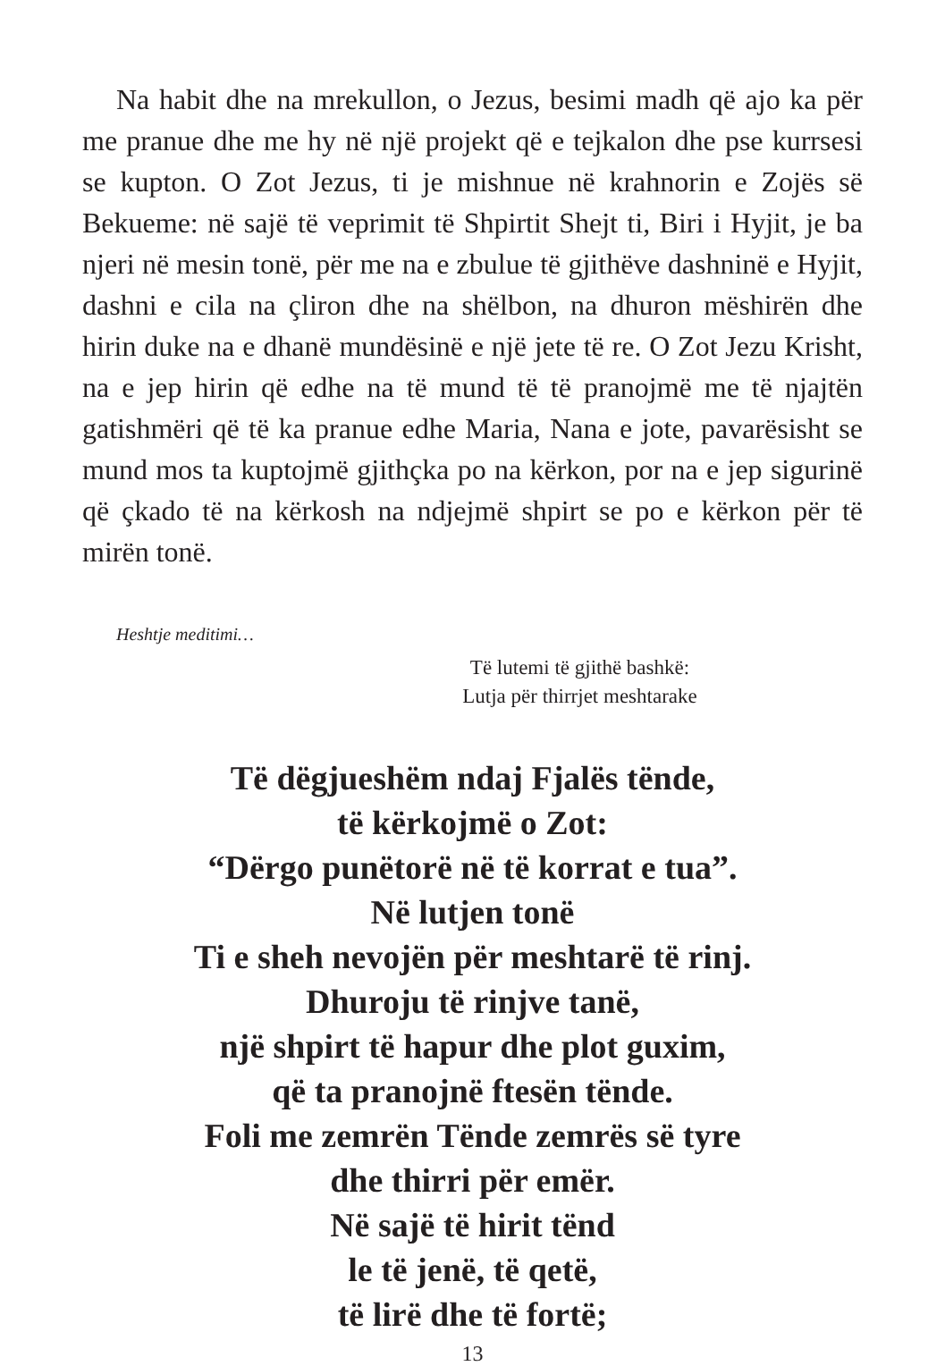Na habit dhe na mrekullon, o Jezus, besimi madh që ajo ka për me pranue dhe me hy në një projekt që e tejkalon dhe pse kurrsesi se kupton. O Zot Jezus, ti je mishnue në krahnorin e Zojës së Bekueme: në sajë të veprimit të Shpirtit Shejt ti, Biri i Hyjit, je ba njeri në mesin tonë, për me na e zbulue të gjithëve dashninë e Hyjit, dashni e cila na çliron dhe na shëlbon, na dhuron mëshirën dhe hirin duke na e dhanë mundësinë e një jete të re. O Zot Jezu Krisht, na e jep hirin që edhe na të mund të të pranojmë me të njajtën gatishmëri që të ka pranue edhe Maria, Nana e jote, pavarësisht se mund mos ta kuptojmë gjithçka po na kërkon, por na e jep sigurinë që çkado të na kërkosh na ndjejmë shpirt se po e kërkon për të mirën tonë.
Heshtje meditimi…
Të lutemi të gjithë bashkë:
Lutja për thirrjet meshtarake
Të dëgjueshëm ndaj Fjalës tënde,
të kërkojmë o Zot:
“Dërgo punëtorë në të korrat e tua”.
Në lutjen tonë
Ti e sheh nevojën për meshtarë të rinj.
Dhuroju të rinjve tanë,
një shpirt të hapur dhe plot guxim,
që ta pranojnë ftesën tënde.
Foli me zemrën Tënde zemrës së tyre
dhe thirri për emër.
Në sajë të hirit tënd
le të jenë, të qetë,
të lirë dhe të fortë;
13